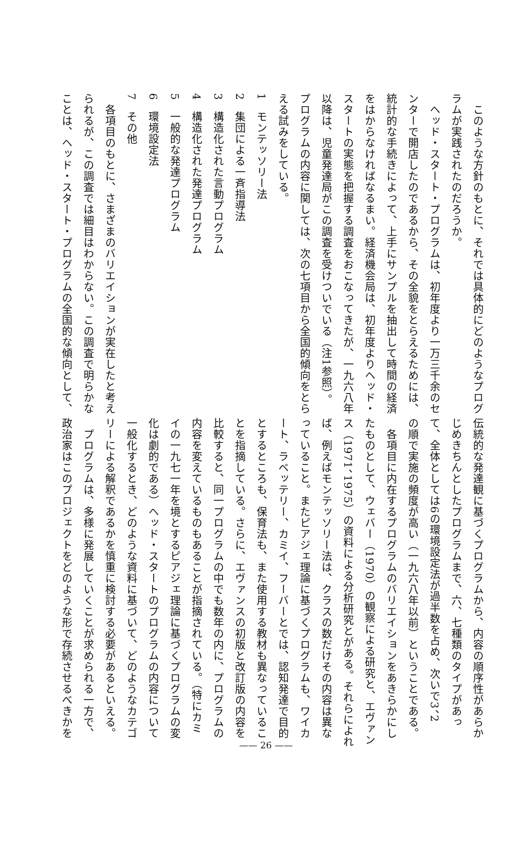このような方針のもとに、それでは具体的にどのようなプログ
ラムが実践されたのだろうか。
　ヘッド・スタート・プログラムは、初年度より一万三千余のセ
ンターで開店したのであるから、その全貌をとらえるためには、
統計的な手続きによって、上手にサンプルを抽出して時間の経済
をはからなければなるまい。経済機会局は、初年度よりヘッド・
スタートの実態を把握する調査をおこなってきたが、一九六八年
以降は、児童発達局がこの調査を受けついでいる（注1参照）。
プログラムの内容に関しては、次の七項目から全国的傾向をとら
える試みをしている。
1　モンテッソリー法
2　集団による一斉指導法
3　構造化された言動プログラム
4　構造化された発達プログラム
5　一般的な発達プログラム
6　環境設定法
7　その他
　各項目のもとに、さまざまのバリエイションが実在したと考え
られるが、この調査では細目はわからない。この調査で明らかな
ことは、ヘッド・スタート・プログラムの全国的な傾向として、
伝統的な発達観に基づくプログラムから、内容の順序性があらか
じめきちんとしたプログラムまで、六、七種類のタイプがあっ
て、全体としては6の環境設定法が過半数を占め、次いで3、2
の順で実施の頻度が高い（一九六八年以前）ということである。
　各項目に内在するプログラムのバリエイションをあきらかにし
たものとして、ウェバー（1970）の観察による研究と、エヴァン
ス（1971、1975）の資料による分析研究とがある。それらによれ
ば、例えばモンテッソリー法は、クラスの数だけその内容は異な
っていること。またピアジェ理論に基づくプログラムも、ワイカ
ート、ラベッテリー、カミイ、フーバーとでは、認知発達で目的
とするところも、保育法も、また使用する教材も異なっているこ
とを指摘している。さらに、エヴァンスの初版と改訂版の内容を
比較すると、同一プログラムの中でも数年の内に、プログラムの
内容を変えているものもあることが指摘されている。（特にカミ
イの一九七一年を境とするピアジェ理論に基づくプログラムの変
化は劇的である）ヘッド・スタートのプログラムの内容について
一般化するとき、どのような資料に基づいて、どのようなカテゴ
リーによる解釈であるかを慎重に検討する必要があるといえる。
　プログラムは、多様に発展していくことが求められる一方で、
政治家はこのプロジェクトをどのような形で存続させるべきかを
—— 26 ——